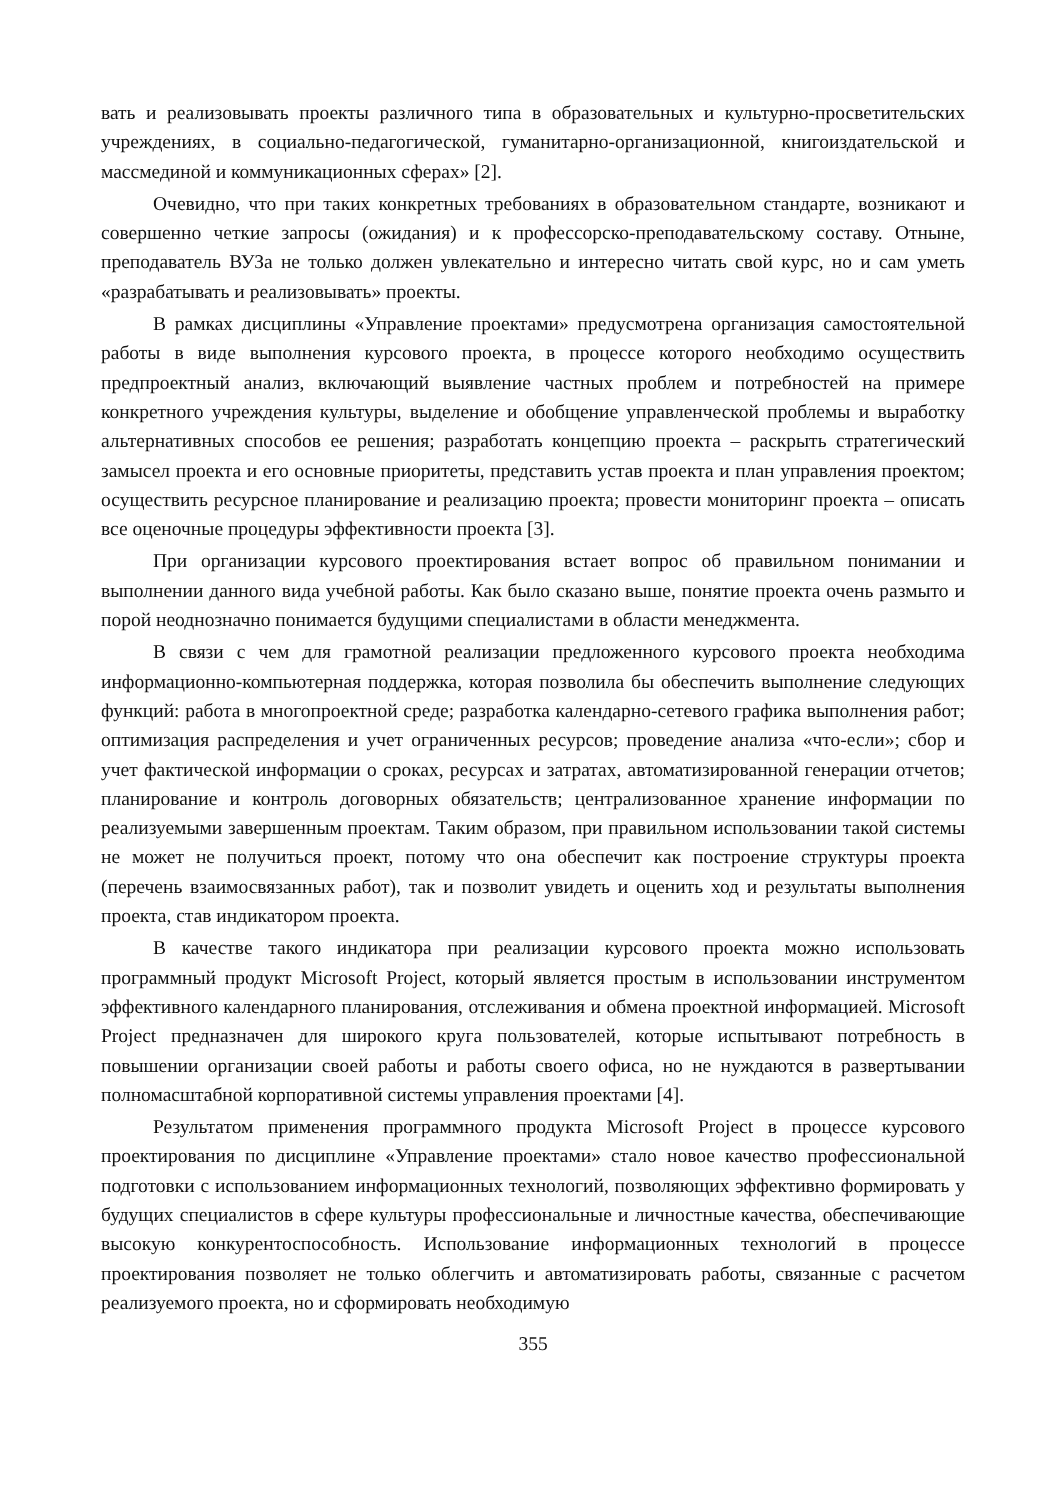вать и реализовывать проекты различного типа в образовательных и культурно-просветительских учреждениях, в социально-педагогической, гуманитарно-организационной, книгоиздательской и массмединой и коммуникационных сферах» [2].
Очевидно, что при таких конкретных требованиях в образовательном стандарте, возникают и совершенно четкие запросы (ожидания) и к профессорско-преподавательскому составу. Отныне, преподаватель ВУЗа не только должен увлекательно и интересно читать свой курс, но и сам уметь «разрабатывать и реализовывать» проекты.
В рамках дисциплины «Управление проектами» предусмотрена организация самостоятельной работы в виде выполнения курсового проекта, в процессе которого необходимо осуществить предпроектный анализ, включающий выявление частных проблем и потребностей на примере конкретного учреждения культуры, выделение и обобщение управленческой проблемы и выработку альтернативных способов ее решения; разработать концепцию проекта – раскрыть стратегический замысел проекта и его основные приоритеты, представить устав проекта и план управления проектом; осуществить ресурсное планирование и реализацию проекта; провести мониторинг проекта – описать все оценочные процедуры эффективности проекта [3].
При организации курсового проектирования встает вопрос об правильном понимании и выполнении данного вида учебной работы. Как было сказано выше, понятие проекта очень размыто и порой неоднозначно понимается будущими специалистами в области менеджмента.
В связи с чем для грамотной реализации предложенного курсового проекта необходима информационно-компьютерная поддержка, которая позволила бы обеспечить выполнение следующих функций: работа в многопроектной среде; разработка календарно-сетевого графика выполнения работ; оптимизация распределения и учет ограниченных ресурсов; проведение анализа «что-если»; сбор и учет фактической информации о сроках, ресурсах и затратах, автоматизированной генерации отчетов; планирование и контроль договорных обязательств; централизованное хранение информации по реализуемыми завершенным проектам. Таким образом, при правильном использовании такой системы не может не получиться проект, потому что она обеспечит как построение структуры проекта (перечень взаимосвязанных работ), так и позволит увидеть и оценить ход и результаты выполнения проекта, став индикатором проекта.
В качестве такого индикатора при реализации курсового проекта можно использовать программный продукт Microsoft Project, который является простым в использовании инструментом эффективного календарного планирования, отслеживания и обмена проектной информацией. Microsoft Project предназначен для широкого круга пользователей, которые испытывают потребность в повышении организации своей работы и работы своего офиса, но не нуждаются в развертывании полномасштабной корпоративной системы управления проектами [4].
Результатом применения программного продукта Microsoft Project в процессе курсового проектирования по дисциплине «Управление проектами» стало новое качество профессиональной подготовки с использованием информационных технологий, позволяющих эффективно формировать у будущих специалистов в сфере культуры профессиональные и личностные качества, обеспечивающие высокую конкурентоспособность. Использование информационных технологий в процессе проектирования позволяет не только облегчить и автоматизировать работы, связанные с расчетом реализуемого проекта, но и сформировать необходимую
355